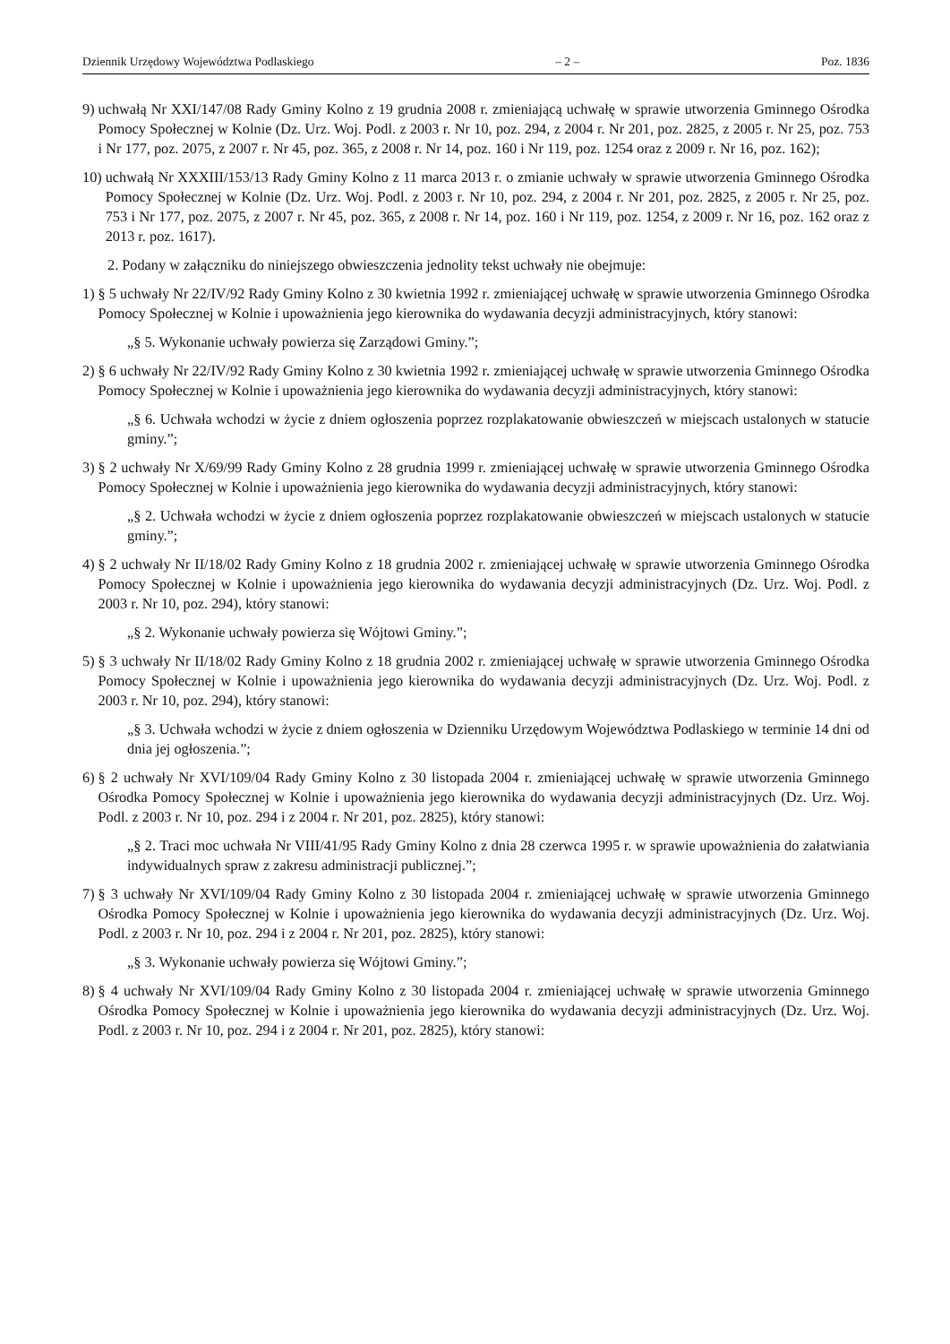Dziennik Urzędowy Województwa Podlaskiego – 2 – Poz. 1836
9) uchwałą Nr XXI/147/08 Rady Gminy Kolno z 19 grudnia 2008 r. zmieniającą uchwałę w sprawie utworzenia Gminnego Ośrodka Pomocy Społecznej w Kolnie (Dz. Urz. Woj. Podl. z 2003 r. Nr 10, poz. 294, z 2004 r. Nr 201, poz. 2825, z 2005 r. Nr 25, poz. 753 i Nr 177, poz. 2075, z 2007 r. Nr 45, poz. 365, z 2008 r. Nr 14, poz. 160 i Nr 119, poz. 1254 oraz z 2009 r. Nr 16, poz. 162);
10) uchwałą Nr XXXIII/153/13 Rady Gminy Kolno z 11 marca 2013 r. o zmianie uchwały w sprawie utworzenia Gminnego Ośrodka Pomocy Społecznej w Kolnie (Dz. Urz. Woj. Podl. z 2003 r. Nr 10, poz. 294, z 2004 r. Nr 201, poz. 2825, z 2005 r. Nr 25, poz. 753 i Nr 177, poz. 2075, z 2007 r. Nr 45, poz. 365, z 2008 r. Nr 14, poz. 160 i Nr 119, poz. 1254, z 2009 r. Nr 16, poz. 162 oraz z 2013 r. poz. 1617).
2. Podany w załączniku do niniejszego obwieszczenia jednolity tekst uchwały nie obejmuje:
1) § 5 uchwały Nr 22/IV/92 Rady Gminy Kolno z 30 kwietnia 1992 r. zmieniającej uchwałę w sprawie utworzenia Gminnego Ośrodka Pomocy Społecznej w Kolnie i upoważnienia jego kierownika do wydawania decyzji administracyjnych, który stanowi:
„§ 5. Wykonanie uchwały powierza się Zarządowi Gminy.”;
2) § 6 uchwały Nr 22/IV/92 Rady Gminy Kolno z 30 kwietnia 1992 r. zmieniającej uchwałę w sprawie utworzenia Gminnego Ośrodka Pomocy Społecznej w Kolnie i upoważnienia jego kierownika do wydawania decyzji administracyjnych, który stanowi:
„§ 6. Uchwała wchodzi w życie z dniem ogłoszenia poprzez rozplakatowanie obwieszczeń w miejscach ustalonych w statucie gminy.”;
3) § 2 uchwały Nr X/69/99 Rady Gminy Kolno z 28 grudnia 1999 r. zmieniającej uchwałę w sprawie utworzenia Gminnego Ośrodka Pomocy Społecznej w Kolnie i upoważnienia jego kierownika do wydawania decyzji administracyjnych, który stanowi:
„§ 2. Uchwała wchodzi w życie z dniem ogłoszenia poprzez rozplakatowanie obwieszczeń w miejscach ustalonych w statucie gminy.”;
4) § 2 uchwały Nr II/18/02 Rady Gminy Kolno z 18 grudnia 2002 r. zmieniającej uchwałę w sprawie utworzenia Gminnego Ośrodka Pomocy Społecznej w Kolnie i upoważnienia jego kierownika do wydawania decyzji administracyjnych (Dz. Urz. Woj. Podl. z 2003 r. Nr 10, poz. 294), który stanowi:
„§ 2. Wykonanie uchwały powierza się Wójtowi Gminy.”;
5) § 3 uchwały Nr II/18/02 Rady Gminy Kolno z 18 grudnia 2002 r. zmieniającej uchwałę w sprawie utworzenia Gminnego Ośrodka Pomocy Społecznej w Kolnie i upoważnienia jego kierownika do wydawania decyzji administracyjnych (Dz. Urz. Woj. Podl. z 2003 r. Nr 10, poz. 294), który stanowi:
„§ 3. Uchwała wchodzi w życie z dniem ogłoszenia w Dzienniku Urzędowym Województwa Podlaskiego w terminie 14 dni od dnia jej ogłoszenia.”;
6) § 2 uchwały Nr XVI/109/04 Rady Gminy Kolno z 30 listopada 2004 r. zmieniającej uchwałę w sprawie utworzenia Gminnego Ośrodka Pomocy Społecznej w Kolnie i upoważnienia jego kierownika do wydawania decyzji administracyjnych (Dz. Urz. Woj. Podl. z 2003 r. Nr 10, poz. 294 i z 2004 r. Nr 201, poz. 2825), który stanowi:
„§ 2. Traci moc uchwała Nr VIII/41/95 Rady Gminy Kolno z dnia 28 czerwca 1995 r. w sprawie upoważnienia do załatwiania indywidualnych spraw z zakresu administracji publicznej.”;
7) § 3 uchwały Nr XVI/109/04 Rady Gminy Kolno z 30 listopada 2004 r. zmieniającej uchwałę w sprawie utworzenia Gminnego Ośrodka Pomocy Społecznej w Kolnie i upoważnienia jego kierownika do wydawania decyzji administracyjnych (Dz. Urz. Woj. Podl. z 2003 r. Nr 10, poz. 294 i z 2004 r. Nr 201, poz. 2825), który stanowi:
„§ 3. Wykonanie uchwały powierza się Wójtowi Gminy.”;
8) § 4 uchwały Nr XVI/109/04 Rady Gminy Kolno z 30 listopada 2004 r. zmieniającej uchwałę w sprawie utworzenia Gminnego Ośrodka Pomocy Społecznej w Kolnie i upoważnienia jego kierownika do wydawania decyzji administracyjnych (Dz. Urz. Woj. Podl. z 2003 r. Nr 10, poz. 294 i z 2004 r. Nr 201, poz. 2825), który stanowi: